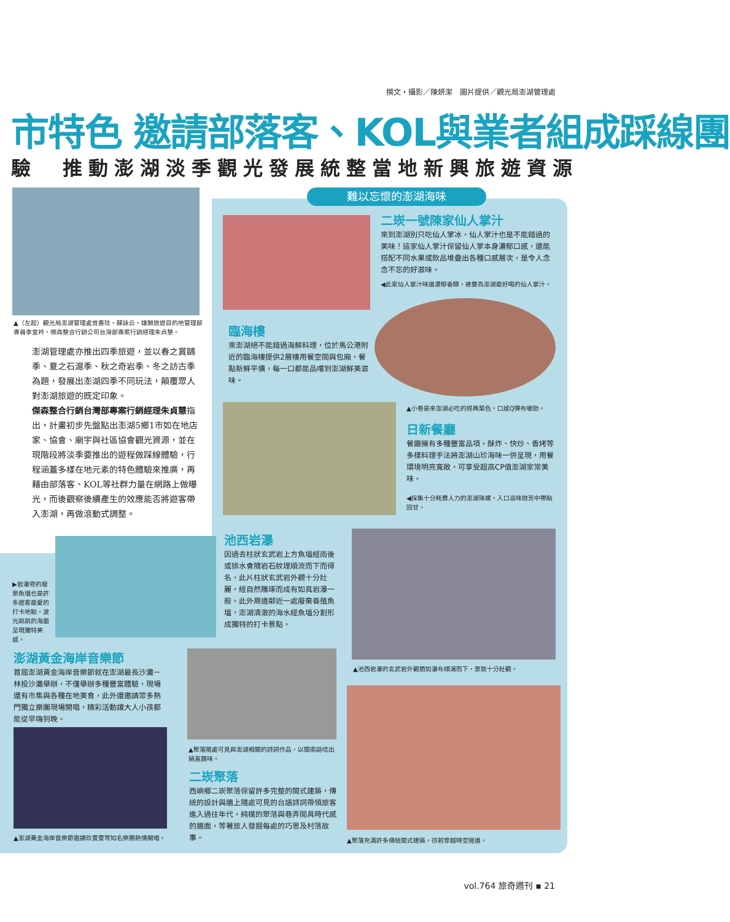撰文・攝影／陳妍潔　圖片提供／觀光局澎湖管理處
市特色 邀請部落客、KOL與業者組成踩線團
驗　推動澎湖淡季觀光發展統整當地新興旅遊資源
▲（左起）觀光局澎湖管理處曾惠玟、薛詠云、雄獅旅遊目的地管理部專員李宜衿、傑森整合行銷公司台灣部專案行銷經理朱貞慧。
澎湖管理處亦推出四季旅遊，並以春之賞鷗季、夏之石滬季、秋之奇岩季、冬之訪古季為題，發展出澎湖四季不同玩法，顛覆眾人對澎湖旅遊的既定印象。
傑森整合行銷台灣部專案行銷經理朱貞慧指出，計畫初步先盤點出澎湖5鄉1市如在地店家、協會、廟宇與社區協會觀光資源，並在現階段將淡季要推出的遊程做踩線體驗，行程涵蓋多樣在地元素的特色體驗來推廣，再藉由部落客、KOL等社群力量在網路上做曝光，而後觀察後續產生的效應能否將遊客帶入澎湖，再做滾動式調整。
難以忘懷的澎湖海味
二崁一號陳家仙人掌汁
來到澎湖別只吃仙人掌冰，仙人掌汁也是不能錯過的美味！這家仙人掌汁保留仙人掌本身濃郁口感，還能搭配不同水果或飲品堆疊出各種口感層次，是令人念念不忘的好滋味。
◀此家仙人掌汁味道濃郁香醇，被譽為澎湖最好喝的仙人掌汁。
臨海樓
來澎湖絕不能錯過海鮮料理，位於馬公港附近的臨海樓提供2層樓用餐空間與包廂，餐點新鮮平價，每一口都能品嚐到澎湖鮮美滋味。
▲小卷是來澎湖必吃的經典菜色，口感Q彈有嚼勁。
日新餐廳
餐廳擁有多種豐富品項，酥炸、快炒、香烤等多樣料理手法將澎湖山珍海味一併呈現，用餐環境明亮寬敞，可享受超高CP值澎湖家常美味。
◀採集十分耗費人力的澎湖珠螺，入口滋味微苦中帶點回甘。
▶岩瀑旁的廢棄魚塭也是許多遊客最愛的打卡地點，波光粼粼的海面呈現獨特美感。
池西岩瀑
因過去柱狀玄武岩上方魚塭經雨後或排水會隨岩石紋理順流而下而得名，此片柱狀玄武岩外觀十分壯麗，經自然雕琢而成有如真岩瀑一般。此外周邊鄰近一處廢棄養殖魚塭，澎湖清澈的海水經魚塭分割形成獨特的打卡景點。
▲池西岩瀑的玄武岩外觀猶如瀑布傾瀉而下，景致十分壯觀。
澎湖黃金海岸音樂節
首屆澎湖黃金海岸音樂節就在澎湖最長沙灘－林投沙灘舉辦，不僅舉辦多種豐富體驗，現場還有市集與各種在地美食，此外還邀請眾多熱門獨立樂團現場開唱，精彩活動讓大人小孩都能從早嗨到晚。
▲澎湖黃金海岸音樂節邀請玖壹壹等知名樂團熱情開唱。
▲聚落隨處可見與澎湖相關的詩詞作品，以閩南話唸出饒富趣味。
二崁聚落
西嶼鄉二崁聚落保留許多完整的閩式建築，傳統的設計與牆上隨處可見的台語詩詞帶領旅客進入過往年代，純樸的聚落與巷弄間具時代感的牆面，等著旅人發掘每處的巧思及村落故事。
▲聚落充滿許多傳統閩式建築，彷若穿越時空隧道。
vol.764 旅奇週刊 ▪ 21